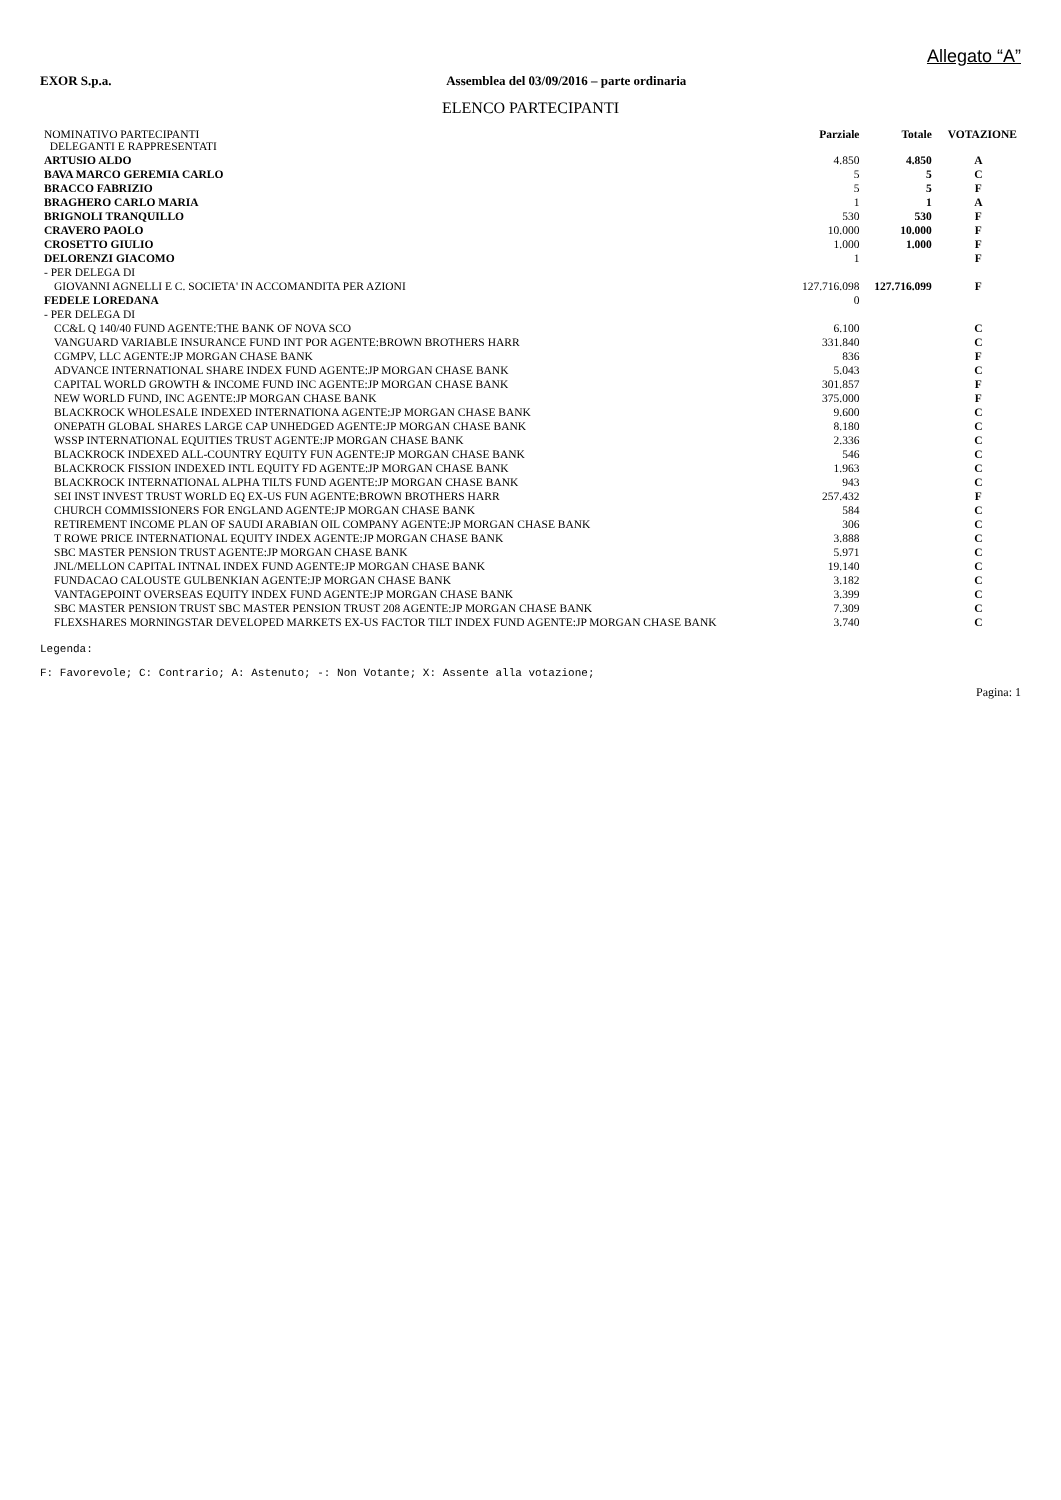Allegato “A”
EXOR S.p.a. Assemblea del 03/09/2016 – parte ordinaria
ELENCO PARTECIPANTI
| NOMINATIVO PARTECIPANTI DELEGANTI E RAPPRESENTATI | Parziale | Totale | VOTAZIONE |
| --- | --- | --- | --- |
| ARTUSIO ALDO | 4.850 | 4.850 | A |
| BAVA MARCO GEREMIA CARLO | 5 | 5 | C |
| BRACCO FABRIZIO | 5 | 5 | F |
| BRAGHERO CARLO MARIA | 1 | 1 | A |
| BRIGNOLI TRANQUILLO | 530 | 530 | F |
| CRAVERO PAOLO | 10.000 | 10.000 | F |
| CROSETTO GIULIO | 1.000 | 1.000 | F |
| DELORENZI GIACOMO | 1 | | F |
| - PER DELEGA DI | | | |
| GIOVANNI AGNELLI E C. SOCIETA' IN ACCOMANDITA PER AZIONI | 127.716.098 | 127.716.099 | F |
| FEDELE LOREDANA | 0 | | |
| - PER DELEGA DI | | | |
| CC&L Q 140/40 FUND AGENTE:THE BANK OF NOVA SCO | 6.100 | | C |
| VANGUARD VARIABLE INSURANCE FUND INT POR AGENTE:BROWN BROTHERS HARR | 331.840 | | C |
| CGMPV, LLC AGENTE:JP MORGAN CHASE BANK | 836 | | F |
| ADVANCE INTERNATIONAL SHARE INDEX FUND AGENTE:JP MORGAN CHASE BANK | 5.043 | | C |
| CAPITAL WORLD GROWTH & INCOME FUND INC AGENTE:JP MORGAN CHASE BANK | 301.857 | | F |
| NEW WORLD FUND, INC AGENTE:JP MORGAN CHASE BANK | 375.000 | | F |
| BLACKROCK WHOLESALE INDEXED INTERNATIONA AGENTE:JP MORGAN CHASE BANK | 9.600 | | C |
| ONEPATH GLOBAL SHARES LARGE CAP UNHEDGED AGENTE:JP MORGAN CHASE BANK | 8.180 | | C |
| WSSP INTERNATIONAL EQUITIES TRUST AGENTE:JP MORGAN CHASE BANK | 2.336 | | C |
| BLACKROCK INDEXED ALL-COUNTRY EQUITY FUN AGENTE:JP MORGAN CHASE BANK | 546 | | C |
| BLACKROCK FISSION INDEXED INTL EQUITY FD AGENTE:JP MORGAN CHASE BANK | 1.963 | | C |
| BLACKROCK INTERNATIONAL ALPHA TILTS FUND AGENTE:JP MORGAN CHASE BANK | 943 | | C |
| SEI INST INVEST TRUST WORLD EQ EX-US FUN AGENTE:BROWN BROTHERS HARR | 257.432 | | F |
| CHURCH COMMISSIONERS FOR ENGLAND AGENTE:JP MORGAN CHASE BANK | 584 | | C |
| RETIREMENT INCOME PLAN OF SAUDI ARABIAN OIL COMPANY AGENTE:JP MORGAN CHASE BANK | 306 | | C |
| T ROWE PRICE INTERNATIONAL EQUITY INDEX AGENTE:JP MORGAN CHASE BANK | 3.888 | | C |
| SBC MASTER PENSION TRUST AGENTE:JP MORGAN CHASE BANK | 5.971 | | C |
| JNL/MELLON CAPITAL INTNAL INDEX FUND AGENTE:JP MORGAN CHASE BANK | 19.140 | | C |
| FUNDACAO CALOUSTE GULBENKIAN AGENTE:JP MORGAN CHASE BANK | 3.182 | | C |
| VANTAGEPOINT OVERSEAS EQUITY INDEX FUND AGENTE:JP MORGAN CHASE BANK | 3.399 | | C |
| SBC MASTER PENSION TRUST SBC MASTER PENSION TRUST 208 AGENTE:JP MORGAN CHASE BANK | 7.309 | | C |
| FLEXSHARES MORNINGSTAR DEVELOPED MARKETS EX-US FACTOR TILT INDEX FUND AGENTE:JP MORGAN CHASE BANK | 3.740 | | C |
Legenda:
F: Favorevole; C: Contrario; A: Astenuto; -: Non Votante; X: Assente alla votazione;
Pagina: 1